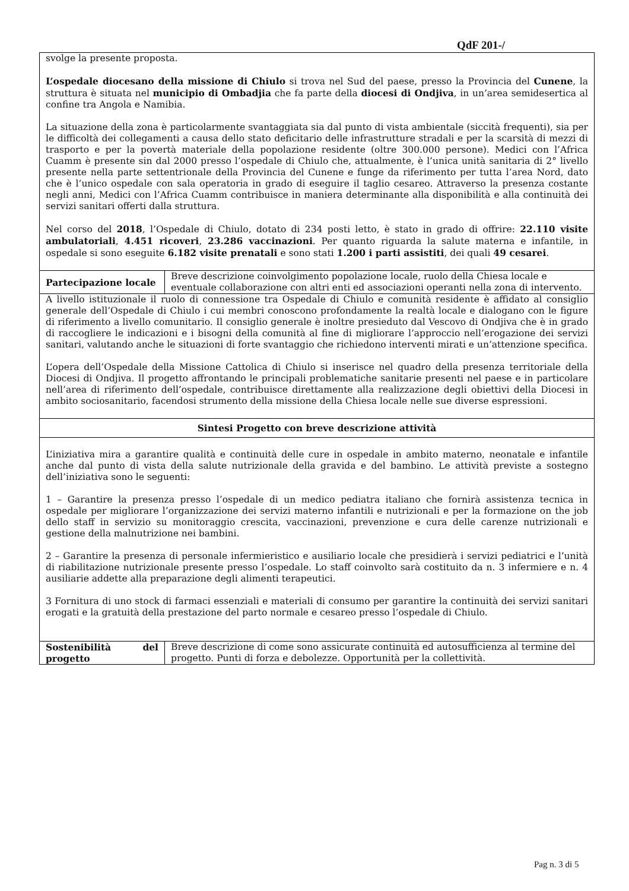QdF 201-/
| svolge la presente proposta. L’ospedale diocesano della missione di Chiulo si trova nel Sud del paese, presso la Provincia del Cunene , la struttura è situata nel municipio di Ombadjia che fa parte della diocesi di Ondjiva , in un’area semidesertica al confine tra Angola e Namibia. La situazione della zona è particolarmente svantaggiata sia dal punto di vista ambientale (siccità frequenti), sia per le difficoltà dei collegamenti a causa dello stato deficitario delle infrastrutture stradali e per la scarsità di mezzi di trasporto e per la povertà materiale della popolazione residente (oltre 300.000 persone). Medici con l’Africa Cuamm è presente sin dal 2000 presso l’ospedale di Chiulo che, attualmente, è l’unica unità sanitaria di 2° livello presente nella parte settentrionale della Provincia del Cunene e funge da riferimento per tutta l’area Nord, dato che è l’unico ospedale con sala operatoria in grado di eseguire il taglio cesareo. Attraverso la presenza costante negli anni, Medici con l’Africa Cuamm contribuisce in maniera determinante alla disponibilità e alla continuità dei servizi sanitari offerti dalla struttura. Nel corso del 2018 , l’Ospedale di Chiulo, dotato di 234 posti letto, è stato in grado di offrire: 22.110 visite ambulatoriali , 4.451 ricoveri , 23.286 vaccinazioni . Per quanto riguarda la salute materna e infantile, in ospedale si sono eseguite 6.182 visite prenatali e sono stati 1.200 i parti assistiti , dei quali 49 cesarei . | |
| Partecipazione locale | Breve descrizione coinvolgimento popolazione locale, ruolo della Chiesa locale e eventuale collaborazione con altri enti ed associazioni operanti nella zona di intervento. |
| A livello istituzionale il ruolo di connessione tra Ospedale di Chiulo e comunità residente è affidato al consiglio generale dell’Ospedale di Chiulo i cui membri conoscono profondamente la realtà locale e dialogano con le figure di riferimento a livello comunitario. Il consiglio generale è inoltre presieduto dal Vescovo di Ondjiva che è in grado di raccogliere le indicazioni e i bisogni della comunità al fine di migliorare l’approccio nell’erogazione dei servizi sanitari, valutando anche le situazioni di forte svantaggio che richiedono interventi mirati e un’attenzione specifica. L’opera dell’Ospedale della Missione Cattolica di Chiulo si inserisce nel quadro della presenza territoriale della Diocesi di Ondjiva. Il progetto affrontando le principali problematiche sanitarie presenti nel paese e in particolare nell’area di riferimento dell’ospedale, contribuisce direttamente alla realizzazione degli obiettivi della Diocesi in ambito sociosanitario, facendosi strumento della missione della Chiesa locale nelle sue diverse espressioni. | |
| Sintesi Progetto con breve descrizione attività | |
| L’iniziativa mira a garantire qualità e continuità delle cure in ospedale in ambito materno, neonatale e infantile anche dal punto di vista della salute nutrizionale della gravida e del bambino. Le attività previste a sostegno dell’iniziativa sono le seguenti: 1 – Garantire la presenza presso l’ospedale di un medico pediatra italiano che fornirà assistenza tecnica in ospedale per migliorare l’organizzazione dei servizi materno infantili e nutrizionali e per la formazione on the job dello staff in servizio su monitoraggio crescita, vaccinazioni, prevenzione e cura delle carenze nutrizionali e gestione della malnutrizione nei bambini. 2 – Garantire la presenza di personale infermieristico e ausiliario locale che presidierà i servizi pediatrici e l’unità di riabilitazione nutrizionale presente presso l’ospedale. Lo staff coinvolto sarà costituito da n. 3 infermiere e n. 4 ausiliarie addette alla preparazione degli alimenti terapeutici. 3 Fornitura di uno stock di farmaci essenziali e materiali di consumo per garantire la continuità dei servizi sanitari erogati e la gratuità della prestazione del parto normale e cesareo presso l’ospedale di Chiulo. | |
| Sostenibilità del progetto | Breve descrizione di come sono assicurate continuità ed autosufficienza al termine del progetto. Punti di forza e debolezze. Opportunità per la collettività. |
Pag n. 3 di 5